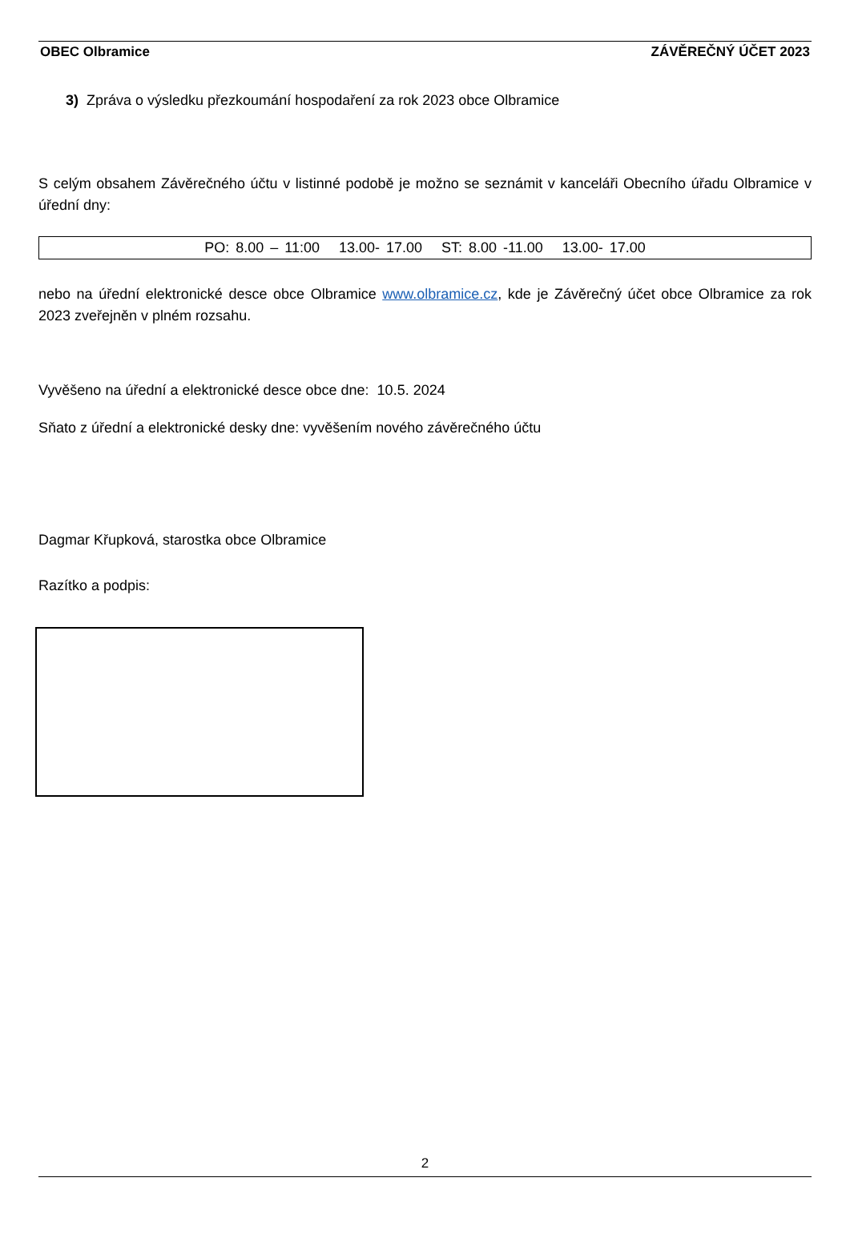OBEC Olbramice ZÁVĚREČNÝ ÚČET 2023
3) Zpráva o výsledku přezkoumání hospodaření za rok 2023 obce Olbramice
S celým obsahem Závěrečného účtu v listinné podobě je možno se seznámit v kanceláři Obecního úřadu Olbramice v úřední dny:
PO: 8.00 – 11:00 13.00- 17.00 ST: 8.00 -11.00 13.00- 17.00
nebo na úřední elektronické desce obce Olbramice www.olbramice.cz, kde je Závěrečný účet obce Olbramice za rok 2023 zveřejněn v plném rozsahu.
Vyvěšeno na úřední a elektronické desce obce dne: 10.5. 2024
Sňato z úřední a elektronické desky dne: vyvěšením nového závěrečného účtu
Dagmar Křupková, starostka obce Olbramice
Razítko a podpis:
2